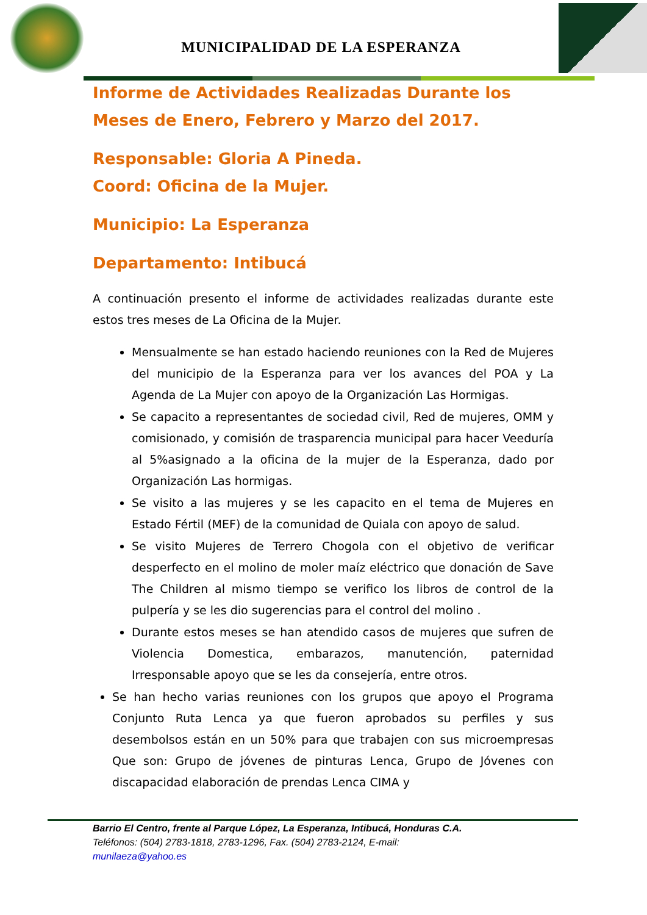MUNICIPALIDAD DE LA ESPERANZA
Informe de Actividades Realizadas Durante los Meses de Enero, Febrero y Marzo del 2017.
Responsable: Gloria A Pineda.
Coord: Oficina de la Mujer.
Municipio: La Esperanza
Departamento: Intibucá
A continuación presento el informe de actividades realizadas durante este estos tres meses de La Oficina de la Mujer.
Mensualmente se han estado haciendo reuniones con la Red de Mujeres del municipio de la Esperanza para ver los avances del POA y La Agenda de La Mujer con apoyo de la Organización Las Hormigas.
Se capacito a representantes de sociedad civil, Red de mujeres, OMM y comisionado, y comisión de trasparencia municipal para hacer Veeduría al 5%asignado a la oficina de la mujer de la Esperanza, dado por Organización Las hormigas.
Se visito a las mujeres y se les capacito en el tema de Mujeres en Estado Fértil (MEF) de la comunidad de Quiala con apoyo de salud.
Se visito Mujeres de Terrero Chogola con el objetivo de verificar desperfecto en el molino de moler maíz eléctrico que donación de Save The Children al mismo tiempo se verifico los libros de control de la pulpería y se les dio sugerencias para el control del molino .
Durante estos meses se han atendido casos de mujeres que sufren de Violencia Domestica, embarazos, manutención, paternidad Irresponsable apoyo que se les da consejería, entre otros.
Se han hecho varias reuniones con los grupos que apoyo el Programa Conjunto Ruta Lenca ya que fueron aprobados su perfiles y sus desembolsos están en un 50% para que trabajen con sus microempresas Que son: Grupo de jóvenes de pinturas Lenca, Grupo de Jóvenes con discapacidad elaboración de prendas Lenca CIMA y
Barrio El Centro, frente al Parque López, La Esperanza, Intibucá, Honduras C.A.
Teléfonos: (504) 2783-1818, 2783-1296, Fax. (504) 2783-2124, E-mail:
munilaeza@yahoo.es